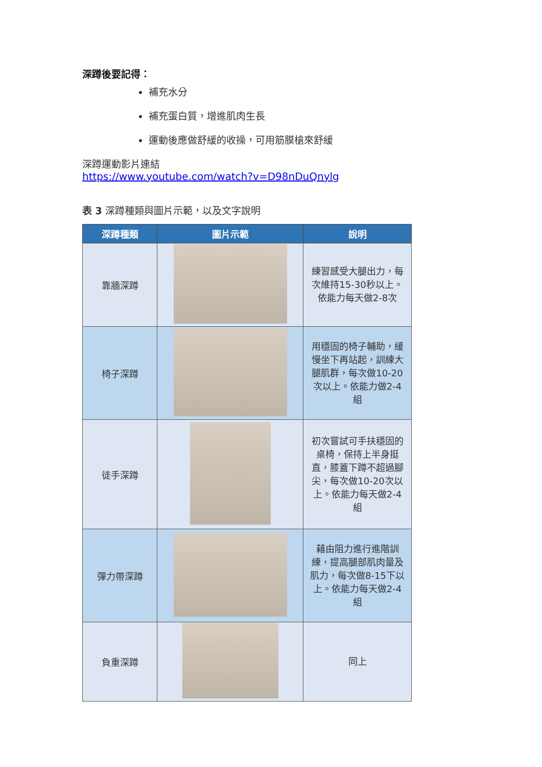深蹲後要記得：
補充水分
補充蛋白質，增進肌肉生長
運動後應做舒緩的收操，可用筋膜槍來舒緩
深蹲運動影片連結
https://www.youtube.com/watch?v=D98nDuQnylg
表 3 深蹲種類與圖片示範，以及文字說明
| 深蹲種類 | 圖片示範 | 說明 |
| --- | --- | --- |
| 靠牆深蹲 | | 練習感受大腿出力，每次維持15-30秒以上。依能力每天做2-8次 |
| 椅子深蹲 | | 用穩固的椅子輔助，緩慢坐下再站起，訓練大腿肌群，每次做10-20次以上。依能力做2-4組 |
| 徒手深蹲 | | 初次嘗試可手扶穩固的桌椅，保持上半身挺直，膝蓋下蹲不超過腳尖，每次做10-20次以上。依能力每天做2-4組 |
| 彈力帶深蹲 | | 藉由阻力進行進階訓練，提高腿部肌肉量及肌力，每次做8-15下以上。依能力每天做2-4組 |
| 負重深蹲 | | 同上 |